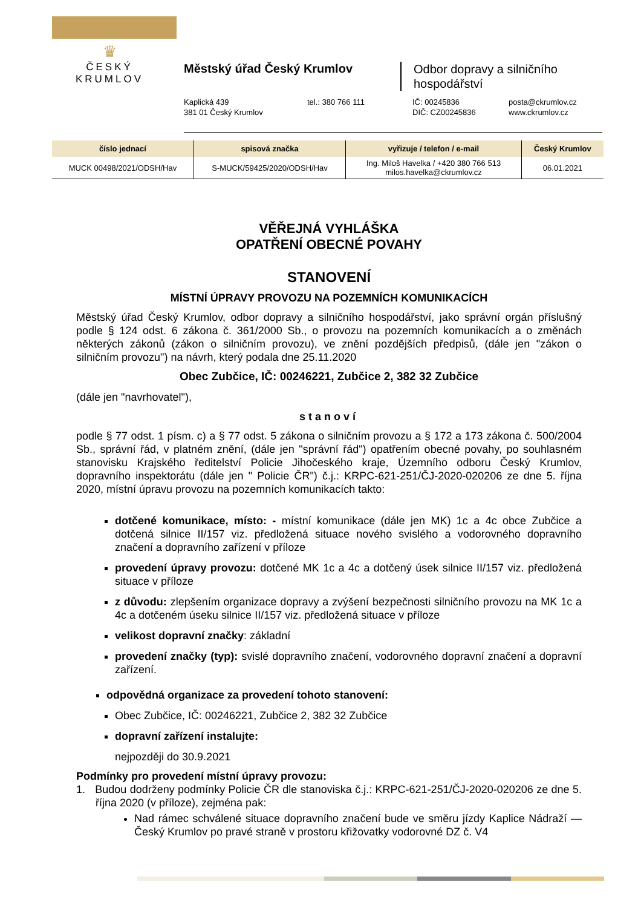♛
ČESKÝ KRUMLOV
Městský úřad Český Krumlov
Odbor dopravy a silničního
hospodářství
Kaplická 439
381 01 Český Krumlov
tel.: 380 766 111
IČ: 00245836
DIČ: CZ00245836
posta@ckrumlov.cz
www.ckrumlov.cz
| číslo jednací | spisová značka | vyřizuje / telefon / e-mail | Český Krumlov |
| --- | --- | --- | --- |
| MUCK 00498/2021/ODSH/Hav | S-MUCK/59425/2020/ODSH/Hav | Ing. Miloš Havelka / +420 380 766 513 milos.havelka@ckrumlov.cz | 06.01.2021 |
VĚŘEJNÁ VYHLÁŠKA
OPATŘENÍ OBECNÉ POVAHY
STANOVENÍ
MÍSTNÍ ÚPRAVY PROVOZU NA POZEMNÍCH KOMUNIKACÍCH
Městský úřad Český Krumlov, odbor dopravy a silničního hospodářství, jako správní orgán příslušný podle § 124 odst. 6 zákona č. 361/2000 Sb., o provozu na pozemních komunikacích a o změnách některých zákonů (zákon o silničním provozu), ve znění pozdějších předpisů, (dále jen "zákon o silničním provozu") na návrh, který podala dne 25.11.2020
Obec Zubčice, IČ: 00246221, Zubčice 2, 382 32 Zubčice
(dále jen "navrhovatel"),
stanoví
podle § 77 odst. 1 písm. c) a § 77 odst. 5 zákona o silničním provozu a § 172 a 173 zákona č. 500/2004 Sb., správní řád, v platném znění, (dále jen "správní řád") opatřením obecné povahy, po souhlasném stanovisku Krajského ředitelství Policie Jihočeského kraje, Územního odboru Český Krumlov, dopravního inspektorátu (dále jen " Policie ČR") č.j.: KRPC-621-251/ČJ-2020-020206 ze dne 5. října 2020, místní úpravu provozu na pozemních komunikacích takto:
dotčené komunikace, místo: - místní komunikace (dále jen MK) 1c a 4c obce Zubčice a dotčená silnice II/157 viz. předložená situace nového svislého a vodorovného dopravního značení a dopravního zařízení v příloze
provedení úpravy provozu: dotčené MK 1c a 4c a dotčený úsek silnice II/157 viz. předložená situace v příloze
z důvodu: zlepšením organizace dopravy a zvýšení bezpečnosti silničního provozu na MK 1c a 4c a dotčeném úseku silnice II/157 viz. předložená situace v příloze
velikost dopravní značky: základní
provedení značky (typ): svislé dopravního značení, vodorovného dopravní značení a dopravní zařízení.
odpovědná organizace za provedení tohoto stanovení:
Obec Zubčice, IČ: 00246221, Zubčice 2, 382 32 Zubčice
dopravní zařízení instalujte:
nejpozději do 30.9.2021
Podmínky pro provedení místní úpravy provozu:
1. Budou dodrženy podmínky Policie ČR dle stanoviska č.j.: KRPC-621-251/ČJ-2020-020206 ze dne 5. října 2020 (v příloze), zejména pak:
Nad rámec schválené situace dopravního značení bude ve směru jízdy Kaplice Nádraží — Český Krumlov po pravé straně v prostoru křižovatky vodorovné DZ č. V4